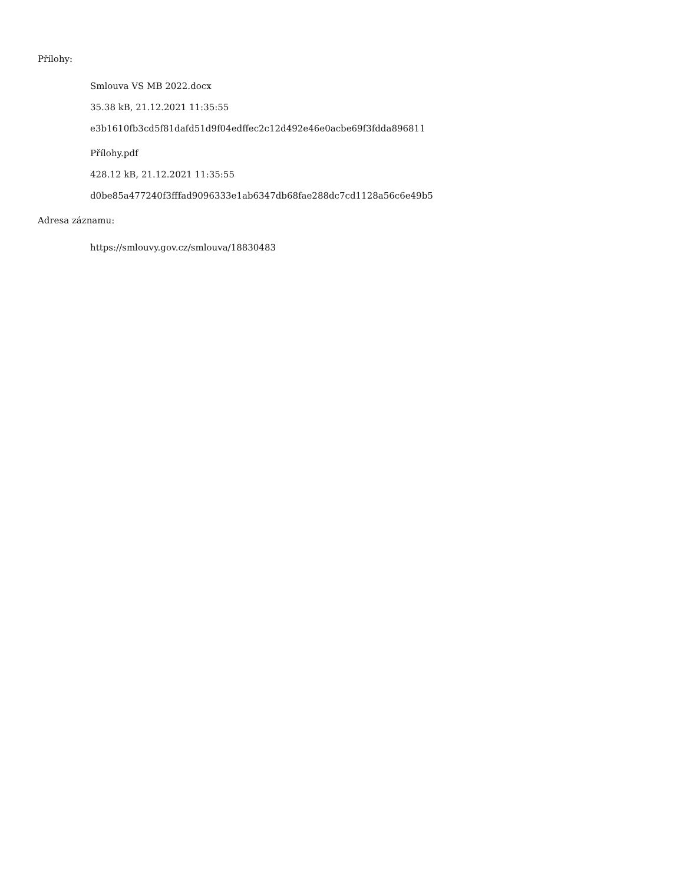Přílohy:
Smlouva VS MB 2022.docx
35.38 kB, 21.12.2021 11:35:55
e3b1610fb3cd5f81dafd51d9f04edffec2c12d492e46e0acbe69f3fdda896811
Přílohy.pdf
428.12 kB, 21.12.2021 11:35:55
d0be85a477240f3fffad9096333e1ab6347db68fae288dc7cd1128a56c6e49b5
Adresa záznamu:
https://smlouvy.gov.cz/smlouva/18830483